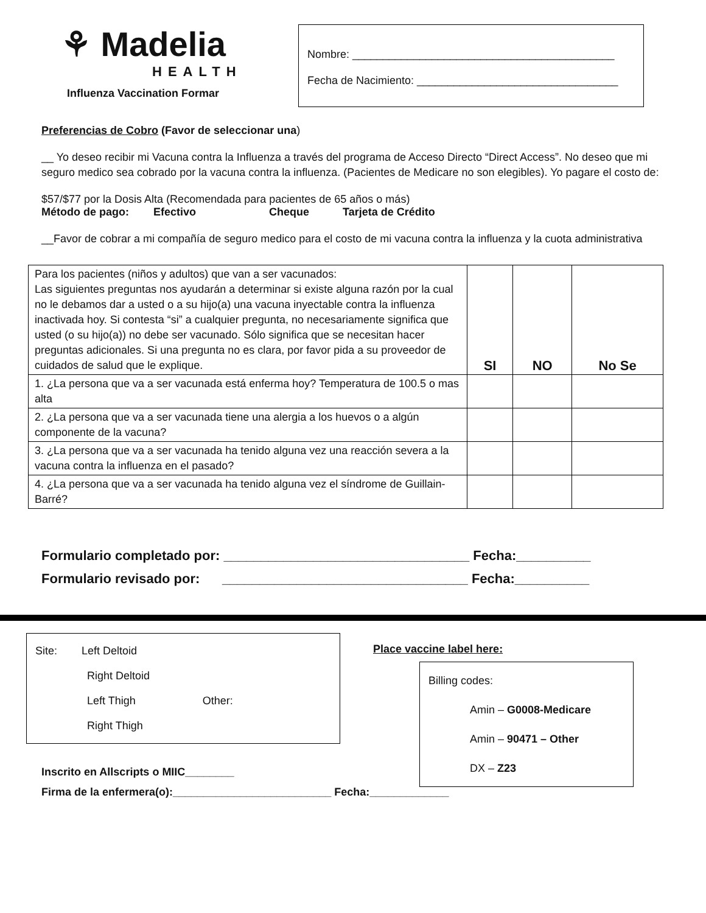⚘ Madelia
HEALTH
Influenza Vaccination Formar
Nombre: ___________________________________________
Fecha de Nacimiento: _________________________________
Preferencias de Cobro (Favor de seleccionar una)
__ Yo deseo recibir mi Vacuna contra la Influenza a través del programa de Acceso Directo “Direct Access”. No deseo que mi seguro medico sea cobrado por la vacuna contra la influenza. (Pacientes de Medicare no son elegibles). Yo pagare el costo de:
$57/$77 por la Dosis Alta (Recomendada para pacientes de 65 años o más)
Método de pago: Efectivo Cheque Tarjeta de Crédito
__Favor de cobrar a mi compañía de seguro medico para el costo de mi vacuna contra la influenza y la cuota administrativa
| Para los pacientes (niños y adultos) que van a ser vacunados: Las siguientes preguntas nos ayudarán a determinar si existe alguna razón por la cual no le debamos dar a usted o a su hijo(a) una vacuna inyectable contra la influenza inactivada hoy. Si contesta “si” a cualquier pregunta, no necesariamente significa que usted (o su hijo(a)) no debe ser vacunado. Sólo significa que se necesitan hacer preguntas adicionales. Si una pregunta no es clara, por favor pida a su proveedor de cuidados de salud que le explique. | SI | NO | No Se |
| 1. ¿La persona que va a ser vacunada está enferma hoy? Temperatura de 100.5 o mas alta | | | |
| 2. ¿La persona que va a ser vacunada tiene una alergia a los huevos o a algún componente de la vacuna? | | | |
| 3. ¿La persona que va a ser vacunada ha tenido alguna vez una reacción severa a la vacuna contra la influenza en el pasado? | | | |
| 4. ¿La persona que va a ser vacunada ha tenido alguna vez el síndrome de Guillain-Barré? | | | |
Formulario completado por: _________________________________ Fecha:__________
Formulario revisado por: _________________________________ Fecha:__________
Site: Left Deltoid
Right Deltoid
Left Thigh Other:
Right Thigh
Inscrito en Allscripts o MIIC________
Place vaccine label here:
Billing codes:
Amin – G0008-Medicare
Amin – 90471 – Other
DX – Z23
Firma de la enfermera(o):__________________________ Fecha:_____________